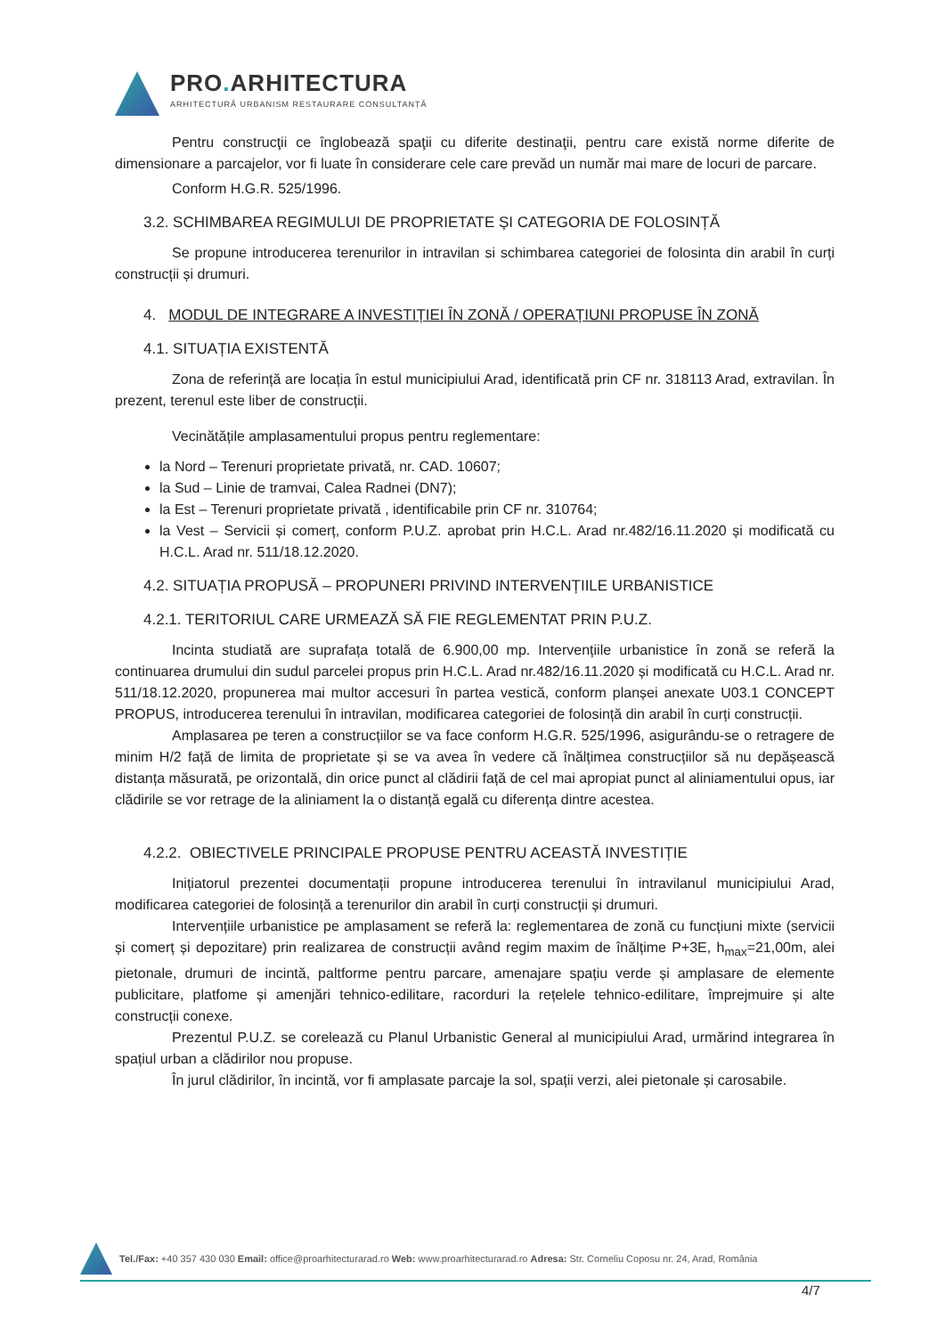PRO. ARHITECTURA
ARHITECTURĂ URBANISM RESTAURARE CONSULTANȚĂ
Pentru construcţii ce înglobează spaţii cu diferite destinaţii, pentru care există norme diferite de dimensionare a parcajelor, vor fi luate în considerare cele care prevăd un număr mai mare de locuri de parcare.
Conform H.G.R. 525/1996.
3.2. SCHIMBAREA REGIMULUI DE PROPRIETATE ȘI CATEGORIA DE FOLOSINȚĂ
Se propune introducerea terenurilor in intravilan si schimbarea categoriei de folosinta din arabil în curți construcții și drumuri.
4. MODUL DE INTEGRARE A INVESTIȚIEI ÎN ZONĂ / OPERAȚIUNI PROPUSE ÎN ZONĂ
4.1. SITUAȚIA EXISTENTĂ
Zona de referință are locația în estul municipiului Arad, identificată prin CF nr. 318113 Arad, extravilan. În prezent, terenul este liber de construcții.
Vecinătățile amplasamentului propus pentru reglementare:
la Nord – Terenuri proprietate privată, nr. CAD. 10607;
la Sud – Linie de tramvai, Calea Radnei (DN7);
la Est – Terenuri proprietate privată , identificabile prin CF nr. 310764;
la Vest – Servicii și comerț, conform P.U.Z. aprobat prin H.C.L. Arad nr.482/16.11.2020 și modificată cu H.C.L. Arad nr. 511/18.12.2020.
4.2. SITUAȚIA PROPUSĂ – PROPUNERI PRIVIND INTERVENȚIILE URBANISTICE
4.2.1. TERITORIUL CARE URMEAZĂ SĂ FIE REGLEMENTAT PRIN P.U.Z.
Incinta studiată are suprafața totală de 6.900,00 mp. Intervențiile urbanistice în zonă se referă la continuarea drumului din sudul parcelei propus prin H.C.L. Arad nr.482/16.11.2020 și modificată cu H.C.L. Arad nr. 511/18.12.2020, propunerea mai multor accesuri în partea vestică, conform planșei anexate U03.1 CONCEPT PROPUS, introducerea terenului în intravilan, modificarea categoriei de folosință din arabil în curți construcții.
Amplasarea pe teren a construcțiilor se va face conform H.G.R. 525/1996, asigurându-se o retragere de minim H/2 față de limita de proprietate și se va avea în vedere că înălțimea construcțiilor să nu depășească distanța măsurată, pe orizontală, din orice punct al clădirii față de cel mai apropiat punct al aliniamentului opus, iar clădirile se vor retrage de la aliniament la o distanță egală cu diferența dintre acestea.
4.2.2. OBIECTIVELE PRINCIPALE PROPUSE PENTRU ACEASTĂ INVESTIȚIE
Inițiatorul prezentei documentații propune introducerea terenului în intravilanul municipiului Arad, modificarea categoriei de folosință a terenurilor din arabil în curți construcții și drumuri.
Intervențiile urbanistice pe amplasament se referă la: reglementarea de zonă cu funcțiuni mixte (servicii și comerț și depozitare) prin realizarea de construcții având regim maxim de înălțime P+3E, h<sub>max</sub>=21,00m, alei pietonale, drumuri de incintă, paltforme pentru parcare, amenajare spațiu verde și amplasare de elemente publicitare, platfome și amenjări tehnico-edilitare, racorduri la rețelele tehnico-edilitare, împrejmuire și alte construcții conexe.
Prezentul P.U.Z. se corelează cu Planul Urbanistic General al municipiului Arad, urmărind integrarea în spațiul urban a clădirilor nou propuse.
În jurul clădirilor, în incintă, vor fi amplasate parcaje la sol, spații verzi, alei pietonale și carosabile.
Tel./Fax: +40 357 430 030 Email: office@proarhitecturarad.ro Web: www.proarhitecturarad.ro Adresa: Str. Corneliu Coposu nr. 24, Arad, România
4/7